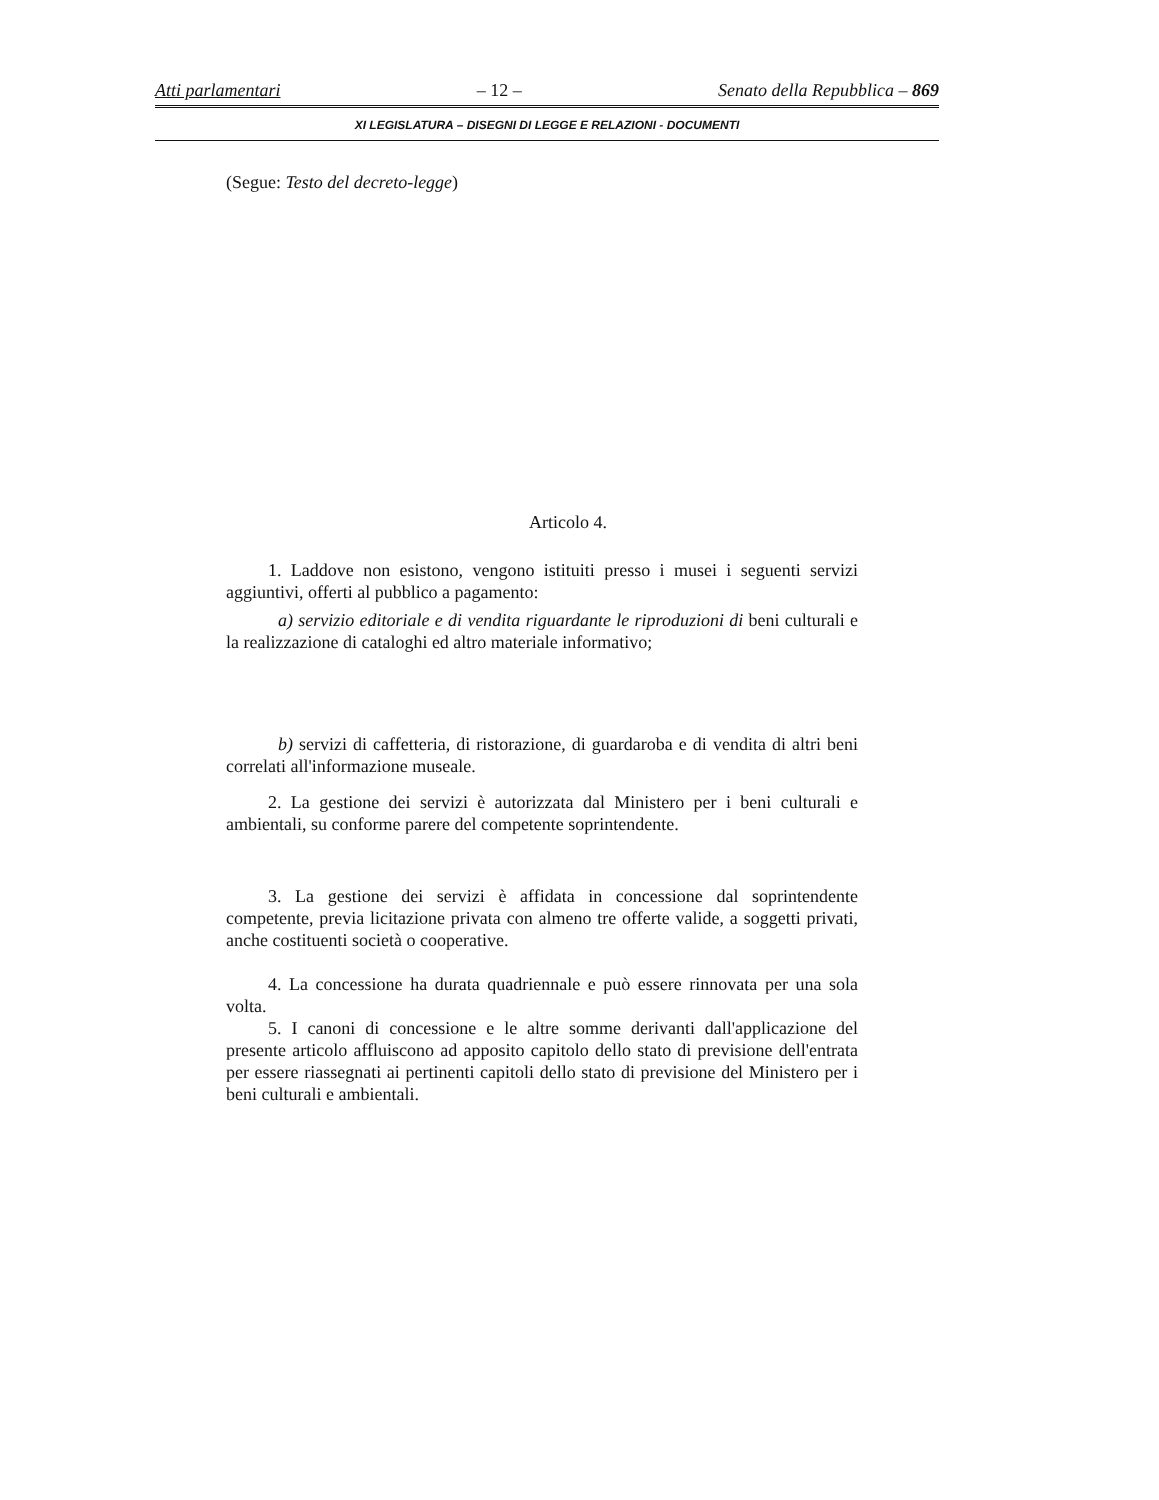Atti parlamentari – 12 – Senato della Repubblica – 869
XI LEGISLATURA – DISEGNI DI LEGGE E RELAZIONI - DOCUMENTI
(Segue: Testo del decreto-legge)
Articolo 4.
1. Laddove non esistono, vengono istituiti presso i musei i seguenti servizi aggiuntivi, offerti al pubblico a pagamento:
a) servizio editoriale e di vendita riguardante le riproduzioni di beni culturali e la realizzazione di cataloghi ed altro materiale informativo;
b) servizi di caffetteria, di ristorazione, di guardaroba e di vendita di altri beni correlati all'informazione museale.
2. La gestione dei servizi è autorizzata dal Ministero per i beni culturali e ambientali, su conforme parere del competente soprintendente.
3. La gestione dei servizi è affidata in concessione dal soprintendente competente, previa licitazione privata con almeno tre offerte valide, a soggetti privati, anche costituenti società o cooperative.
4. La concessione ha durata quadriennale e può essere rinnovata per una sola volta.
5. I canoni di concessione e le altre somme derivanti dall'applicazione del presente articolo affluiscono ad apposito capitolo dello stato di previsione dell'entrata per essere riassegnati ai pertinenti capitoli dello stato di previsione del Ministero per i beni culturali e ambientali.